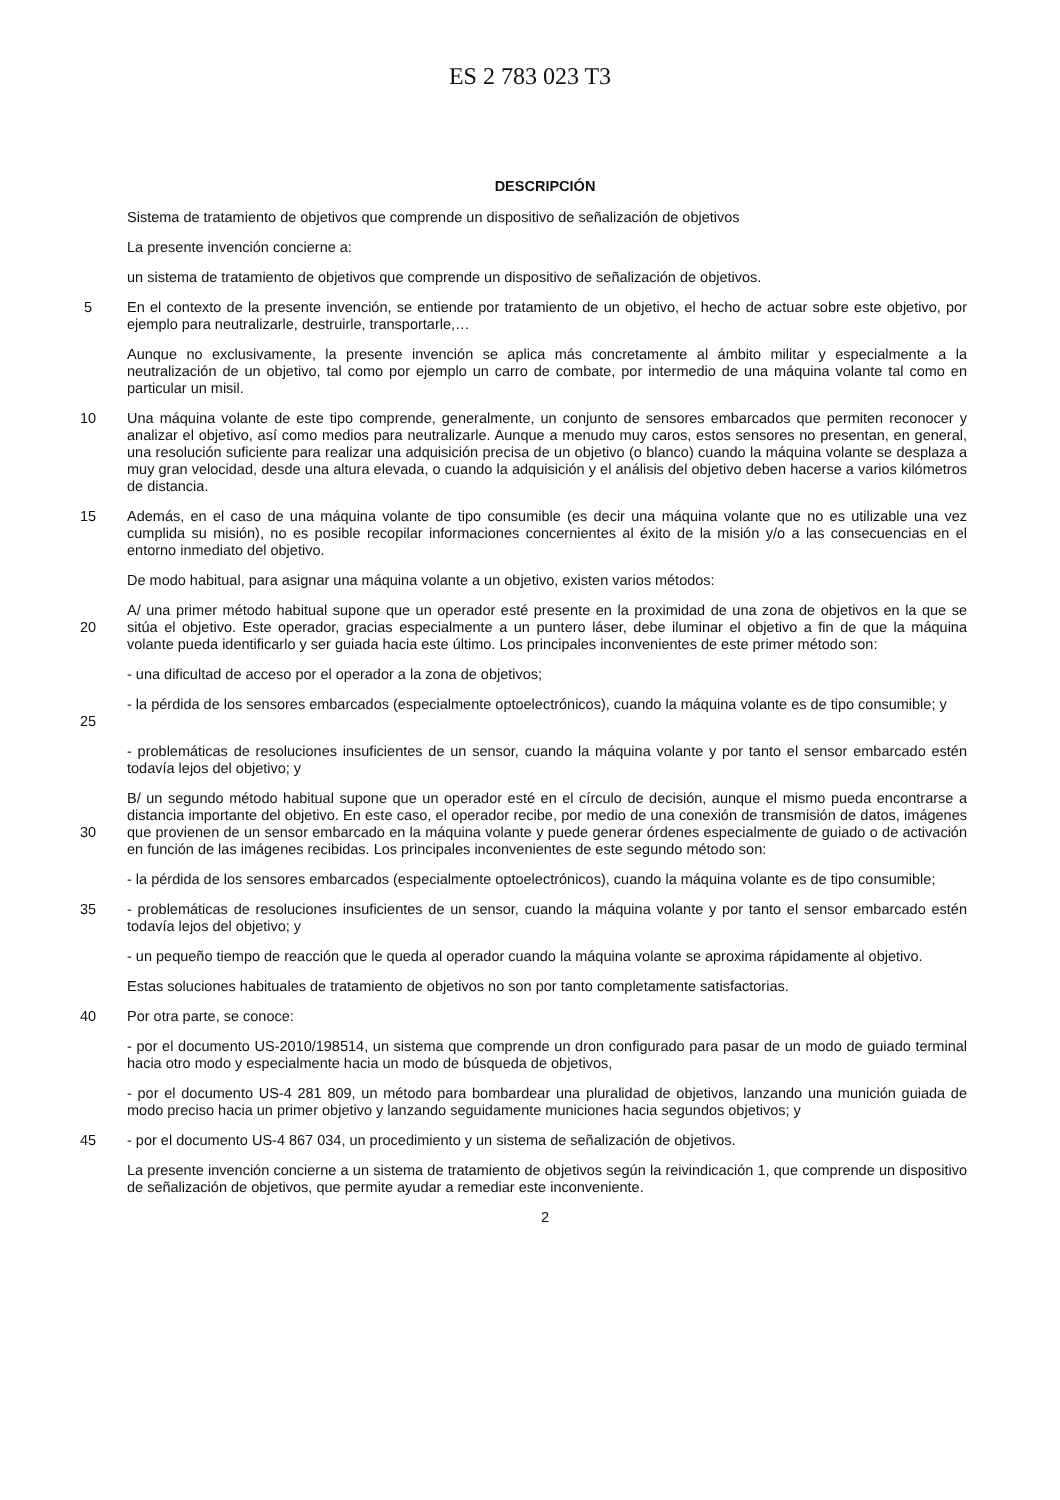ES 2 783 023 T3
DESCRIPCIÓN
Sistema de tratamiento de objetivos que comprende un dispositivo de señalización de objetivos
La presente invención concierne a:
un sistema de tratamiento de objetivos que comprende un dispositivo de señalización de objetivos.
5 En el contexto de la presente invención, se entiende por tratamiento de un objetivo, el hecho de actuar sobre este objetivo, por ejemplo para neutralizarle, destruirle, transportarle,…
Aunque no exclusivamente, la presente invención se aplica más concretamente al ámbito militar y especialmente a la neutralización de un objetivo, tal como por ejemplo un carro de combate, por intermedio de una máquina volante tal como en particular un misil.
10 Una máquina volante de este tipo comprende, generalmente, un conjunto de sensores embarcados que permiten reconocer y analizar el objetivo, así como medios para neutralizarle. Aunque a menudo muy caros, estos sensores no presentan, en general, una resolución suficiente para realizar una adquisición precisa de un objetivo (o blanco) cuando la máquina volante se desplaza a muy gran velocidad, desde una altura elevada, o cuando la adquisición y el análisis del objetivo deben hacerse a varios kilómetros de distancia.
15 Además, en el caso de una máquina volante de tipo consumible (es decir una máquina volante que no es utilizable una vez cumplida su misión), no es posible recopilar informaciones concernientes al éxito de la misión y/o a las consecuencias en el entorno inmediato del objetivo.
De modo habitual, para asignar una máquina volante a un objetivo, existen varios métodos:
20 A/ una primer método habitual supone que un operador esté presente en la proximidad de una zona de objetivos en la que se sitúa el objetivo. Este operador, gracias especialmente a un puntero láser, debe iluminar el objetivo a fin de que la máquina volante pueda identificarlo y ser guiada hacia este último. Los principales inconvenientes de este primer método son:
- una dificultad de acceso por el operador a la zona de objetivos;
25 - la pérdida de los sensores embarcados (especialmente optoelectrónicos), cuando la máquina volante es de tipo consumible; y
- problemáticas de resoluciones insuficientes de un sensor, cuando la máquina volante y por tanto el sensor embarcado estén todavía lejos del objetivo; y
30 B/ un segundo método habitual supone que un operador esté en el círculo de decisión, aunque el mismo pueda encontrarse a distancia importante del objetivo. En este caso, el operador recibe, por medio de una conexión de transmisión de datos, imágenes que provienen de un sensor embarcado en la máquina volante y puede generar órdenes especialmente de guiado o de activación en función de las imágenes recibidas. Los principales inconvenientes de este segundo método son:
- la pérdida de los sensores embarcados (especialmente optoelectrónicos), cuando la máquina volante es de tipo consumible;
35 - problemáticas de resoluciones insuficientes de un sensor, cuando la máquina volante y por tanto el sensor embarcado estén todavía lejos del objetivo; y
- un pequeño tiempo de reacción que le queda al operador cuando la máquina volante se aproxima rápidamente al objetivo.
Estas soluciones habituales de tratamiento de objetivos no son por tanto completamente satisfactorias.
40 Por otra parte, se conoce:
- por el documento US-2010/198514, un sistema que comprende un dron configurado para pasar de un modo de guiado terminal hacia otro modo y especialmente hacia un modo de búsqueda de objetivos,
- por el documento US-4 281 809, un método para bombardear una pluralidad de objetivos, lanzando una munición guiada de modo preciso hacia un primer objetivo y lanzando seguidamente municiones hacia segundos objetivos; y
45 - por el documento US-4 867 034, un procedimiento y un sistema de señalización de objetivos.
La presente invención concierne a un sistema de tratamiento de objetivos según la reivindicación 1, que comprende un dispositivo de señalización de objetivos, que permite ayudar a remediar este inconveniente.
2